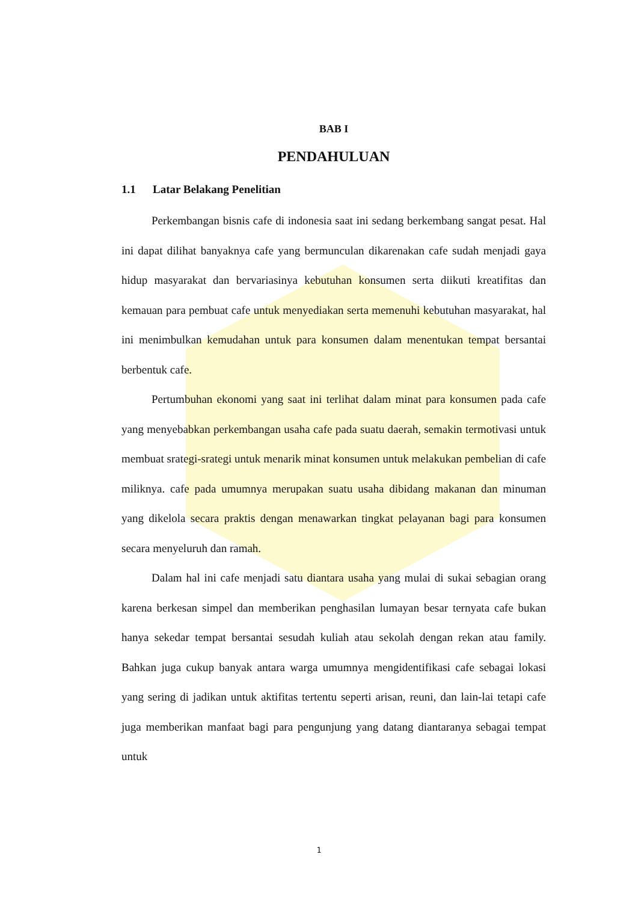BAB I
PENDAHULUAN
1.1 Latar Belakang Penelitian
Perkembangan bisnis cafe di indonesia saat ini sedang berkembang sangat pesat. Hal ini dapat dilihat banyaknya cafe yang bermunculan dikarenakan cafe sudah menjadi gaya hidup masyarakat dan bervariasinya kebutuhan konsumen serta diikuti kreatifitas dan kemauan para pembuat cafe untuk menyediakan serta memenuhi kebutuhan masyarakat, hal ini menimbulkan kemudahan untuk para konsumen dalam menentukan tempat bersantai berbentuk cafe.
Pertumbuhan ekonomi yang saat ini terlihat dalam minat para konsumen pada cafe yang menyebabkan perkembangan usaha cafe pada suatu daerah, semakin termotivasi untuk membuat srategi-srategi untuk menarik minat konsumen untuk melakukan pembelian di cafe miliknya. cafe pada umumnya merupakan suatu usaha dibidang makanan dan minuman yang dikelola secara praktis dengan menawarkan tingkat pelayanan bagi para konsumen secara menyeluruh dan ramah.
Dalam hal ini cafe menjadi satu diantara usaha yang mulai di sukai sebagian orang karena berkesan simpel dan memberikan penghasilan lumayan besar ternyata cafe bukan hanya sekedar tempat bersantai sesudah kuliah atau sekolah dengan rekan atau family. Bahkan juga cukup banyak antara warga umumnya mengidentifikasi cafe sebagai lokasi yang sering di jadikan untuk aktifitas tertentu seperti arisan, reuni, dan lain-lai tetapi cafe juga memberikan manfaat bagi para pengunjung yang datang diantaranya sebagai tempat untuk
1